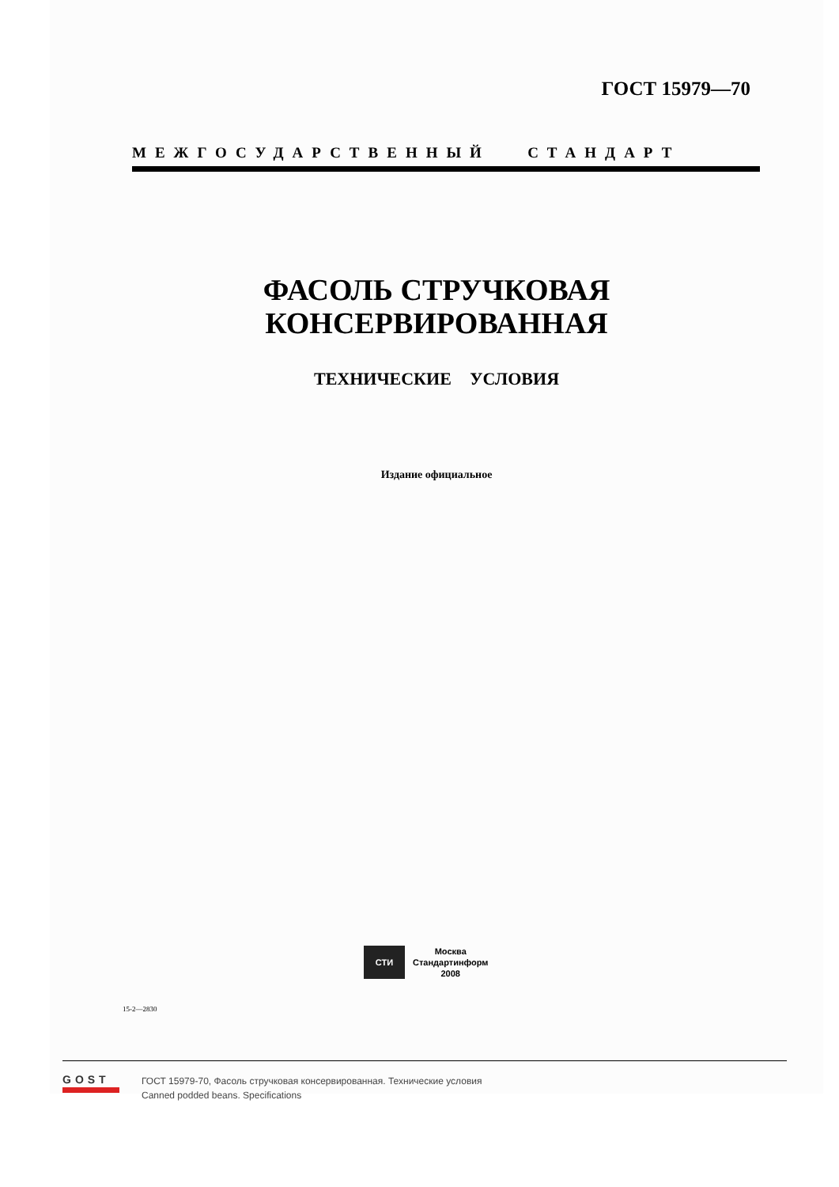ГОСТ 15979—70
МЕЖГОСУДАРСТВЕННЫЙ СТАНДАРТ
ФАСОЛЬ СТРУЧКОВАЯ
КОНСЕРВИРОВАННАЯ
ТЕХНИЧЕСКИЕ УСЛОВИЯ
Издание официальное
СТИ
Москва
Стандартинформ
2008
15-2—2830
GOST
ГОСТ 15979-70, Фасоль стручковая консервированная. Технические условия
Canned podded beans. Specifications